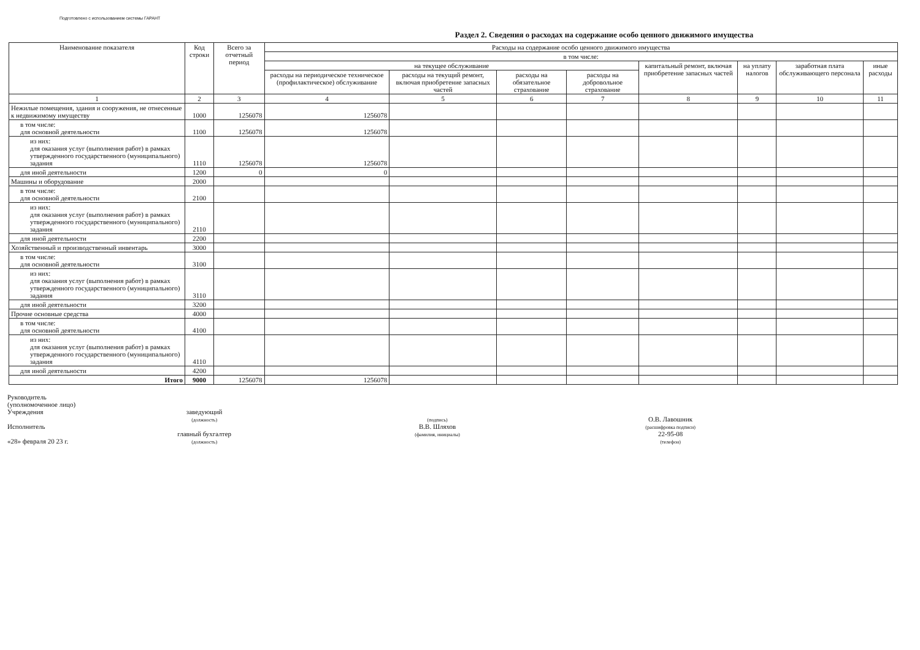Подготовлено с использованием системы ГАРАНТ
Раздел 2. Сведения о расходах на содержание особо ценного движимого имущества
| Наименование показателя | Код строки | Всего за отчетный период | Расходы на содержание особо ценного движимого имущества | | | | | | | |
| --- | --- | --- | --- | --- | --- | --- | --- | --- | --- | --- |
| | | | в том числе: | | | | | | | |
| | | | на текущее обслуживание | | | | капитальный ремонт, включая приобретение запасных частей | на уплату налогов | заработная плата обслуживающего персонала | иные расходы |
| | | | расходы на периодическое техническое (профилактическое) обслуживание | расходы на текущий ремонт, включая приобретение запасных частей | расходы на обязательное страхование | расходы на добровольное страхование | | | | |
| 1 | 2 | 3 | 4 | 5 | 6 | 7 | 8 | 9 | 10 | 11 |
| Нежилые помещения, здания и сооружения, не отнесенные к недвижимому имуществу | 1000 | 1256078 | 1256078 | | | | | | | |
| в том числе: для основной деятельности | 1100 | 1256078 | 1256078 | | | | | | | |
| из них: для оказания услуг (выполнения работ) в рамках утвержденного государственного (муниципального) задания | 1110 | 1256078 | 1256078 | | | | | | | |
| для иной деятельности | 1200 | 0 | 0 | | | | | | | |
| Машины и оборудование | 2000 | | | | | | | | | |
| в том числе: для основной деятельности | 2100 | | | | | | | | | |
| из них: для оказания услуг (выполнения работ) в рамках утвержденного государственного (муниципального) задания | 2110 | | | | | | | | | |
| для иной деятельности | 2200 | | | | | | | | | |
| Хозяйственный и производственный инвентарь | 3000 | | | | | | | | | |
| в том числе: для основной деятельности | 3100 | | | | | | | | | |
| из них: для оказания услуг (выполнения работ) в рамках утвержденного государственного (муниципального) задания | 3110 | | | | | | | | | |
| для иной деятельности | 3200 | | | | | | | | | |
| Прочие основные средства | 4000 | | | | | | | | | |
| в том числе: для основной деятельности | 4100 | | | | | | | | | |
| из них: для оказания услуг (выполнения работ) в рамках утвержденного государственного (муниципального) задания | 4110 | | | | | | | | | |
| для иной деятельности | 4200 | | | | | | | | | |
| Итого | 9000 | 1256078 | 1256078 | | | | | | | |
Руководитель
(уполномоченное лицо)
Учреждения
Исполнитель
«28» февраля 20 23 г.
заведующий
(должность)
главный бухгалтер
(должность)
(подпись)
В.В. Шляхов
(фамилия, инициалы)
О.В. Лавошник
(расшифровка подписи)
22-95-08
(телефон)